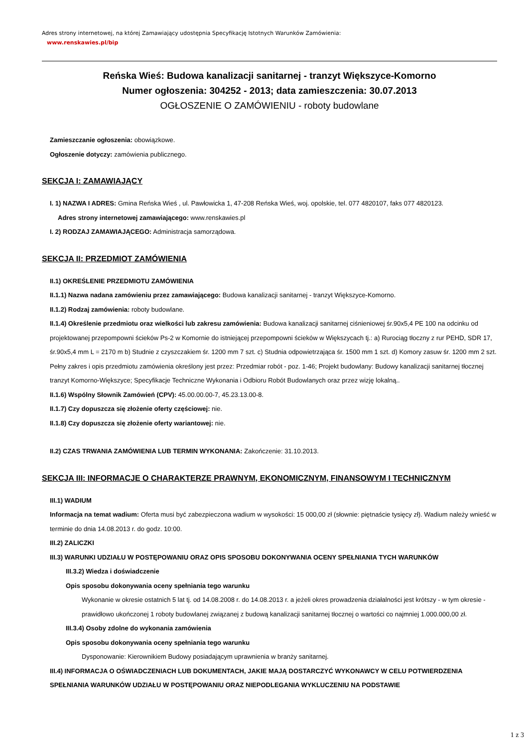Adres strony internetowej, na której Zamawiający udostępnia Specyfikację Istotnych Warunków Zamówienia:
www.renskawies.pl/bip
Reńska Wieś: Budowa kanalizacji sanitarnej - tranzyt Większyce-Komorno
Numer ogłoszenia: 304252 - 2013; data zamieszczenia: 30.07.2013
OGŁOSZENIE O ZAMÓWIENIU - roboty budowlane
Zamieszczanie ogłoszenia: obowiązkowe.
Ogłoszenie dotyczy: zamówienia publicznego.
SEKCJA I: ZAMAWIAJĄCY
I. 1) NAZWA I ADRES: Gmina Reńska Wieś , ul. Pawłowicka 1, 47-208 Reńska Wieś, woj. opolskie, tel. 077 4820107, faks 077 4820123.
Adres strony internetowej zamawiającego: www.renskawies.pl
I. 2) RODZAJ ZAMAWIAJĄCEGO: Administracja samorządowa.
SEKCJA II: PRZEDMIOT ZAMÓWIENIA
II.1) OKREŚLENIE PRZEDMIOTU ZAMÓWIENIA
II.1.1) Nazwa nadana zamówieniu przez zamawiającego: Budowa kanalizacji sanitarnej - tranzyt Większyce-Komorno.
II.1.2) Rodzaj zamówienia: roboty budowlane.
II.1.4) Określenie przedmiotu oraz wielkości lub zakresu zamówienia: Budowa kanalizacji sanitarnej ciśnieniowej śr.90x5,4 PE 100 na odcinku od projektowanej przepompowni ścieków Ps-2 w Komornie do istniejącej przepompowni ścieków w Większycach tj.: a) Rurociąg tłoczny z rur PEHD, SDR 17, śr.90x5,4 mm L = 2170 m b) Studnie z czyszczakiem śr. 1200 mm 7 szt. c) Studnia odpowietrzająca śr. 1500 mm 1 szt. d) Komory zasuw śr. 1200 mm 2 szt. Pełny zakres i opis przedmiotu zamówienia określony jest przez: Przedmiar robót - poz. 1-46; Projekt budowlany: Budowy kanalizacji sanitarnej tłocznej tranzyt Komorno-Większyce; Specyfikacje Techniczne Wykonania i Odbioru Robót Budowlanych oraz przez wizję lokalną..
II.1.6) Wspólny Słownik Zamówień (CPV): 45.00.00.00-7, 45.23.13.00-8.
II.1.7) Czy dopuszcza się złożenie oferty częściowej: nie.
II.1.8) Czy dopuszcza się złożenie oferty wariantowej: nie.
II.2) CZAS TRWANIA ZAMÓWIENIA LUB TERMIN WYKONANIA: Zakończenie: 31.10.2013.
SEKCJA III: INFORMACJE O CHARAKTERZE PRAWNYM, EKONOMICZNYM, FINANSOWYM I TECHNICZNYM
III.1) WADIUM
Informacja na temat wadium: Oferta musi być zabezpieczona wadium w wysokości: 15 000,00 zł (słownie: piętnaście tysięcy zł). Wadium należy wnieść w terminie do dnia 14.08.2013 r. do godz. 10:00.
III.2) ZALICZKI
III.3) WARUNKI UDZIAŁU W POSTĘPOWANIU ORAZ OPIS SPOSOBU DOKONYWANIA OCENY SPEŁNIANIA TYCH WARUNKÓW
III.3.2) Wiedza i doświadczenie
Opis sposobu dokonywania oceny spełniania tego warunku
Wykonanie w okresie ostatnich 5 lat tj. od 14.08.2008 r. do 14.08.2013 r. a jeżeli okres prowadzenia działalności jest krótszy - w tym okresie - prawidłowo ukończonej 1 roboty budowlanej związanej z budową kanalizacji sanitarnej tłocznej o wartości co najmniej 1.000.000,00 zł.
III.3.4) Osoby zdolne do wykonania zamówienia
Opis sposobu dokonywania oceny spełniania tego warunku
Dysponowanie: Kierownikiem Budowy posiadającym uprawnienia w branży sanitarnej.
III.4) INFORMACJA O OŚWIADCZENIACH LUB DOKUMENTACH, JAKIE MAJĄ DOSTARCZYĆ WYKONAWCY W CELU POTWIERDZENIA SPEŁNIANIA WARUNKÓW UDZIAŁU W POSTĘPOWANIU ORAZ NIEPODLEGANIA WYKLUCZENIU NA PODSTAWIE
1 z 3